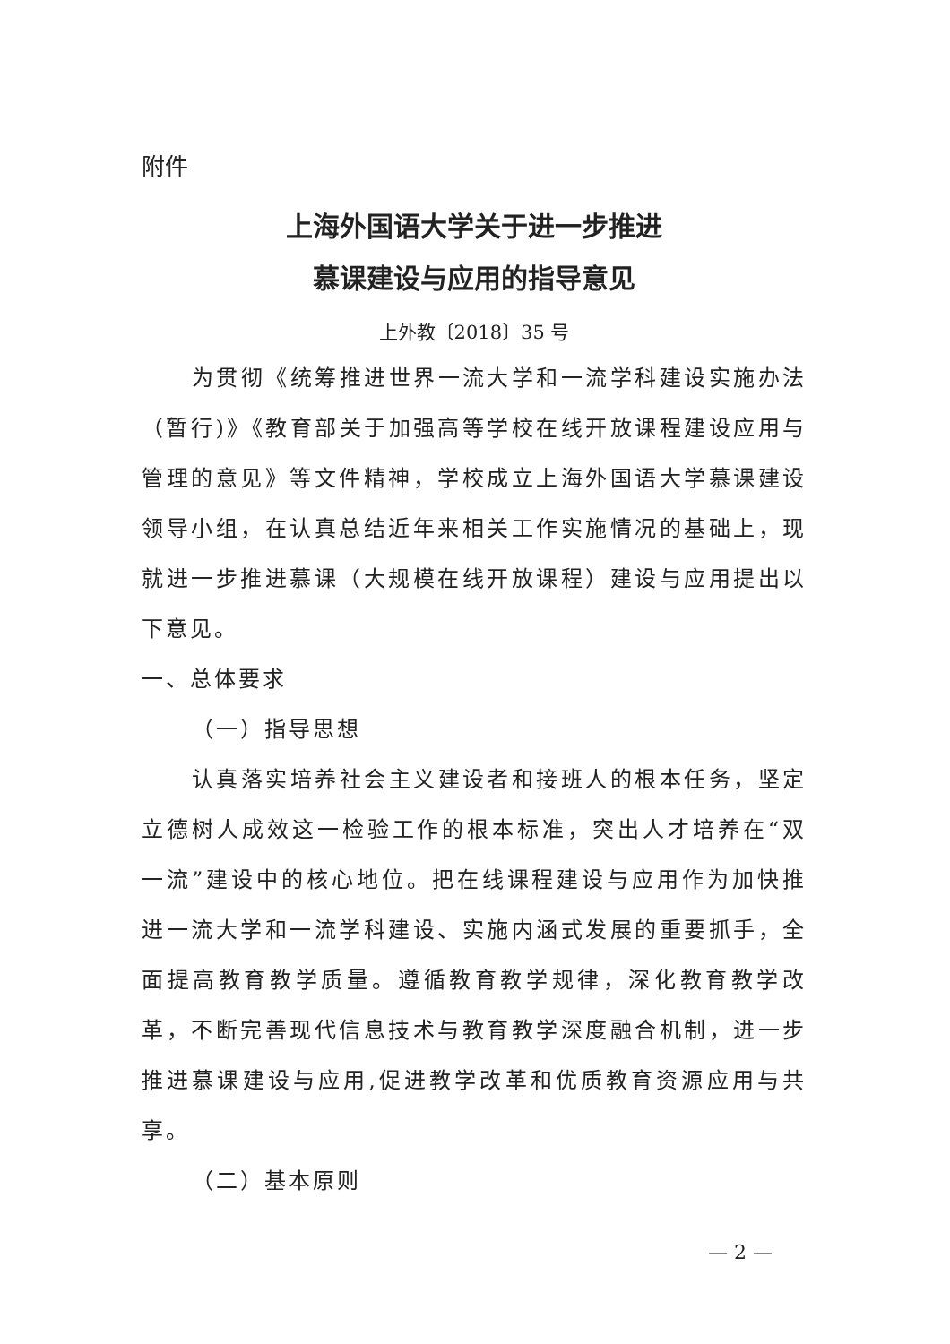附件
上海外国语大学关于进一步推进
慕课建设与应用的指导意见
上外教〔2018〕35 号
为贯彻《统筹推进世界一流大学和一流学科建设实施办法（暂行)》《教育部关于加强高等学校在线开放课程建设应用与管理的意见》等文件精神，学校成立上海外国语大学慕课建设领导小组，在认真总结近年来相关工作实施情况的基础上，现就进一步推进慕课（大规模在线开放课程）建设与应用提出以下意见。
一、总体要求
（一）指导思想
认真落实培养社会主义建设者和接班人的根本任务，坚定立德树人成效这一检验工作的根本标准，突出人才培养在“双一流”建设中的核心地位。把在线课程建设与应用作为加快推进一流大学和一流学科建设、实施内涵式发展的重要抓手，全面提高教育教学质量。遵循教育教学规律，深化教育教学改革，不断完善现代信息技术与教育教学深度融合机制，进一步推进慕课建设与应用,促进教学改革和优质教育资源应用与共享。
（二）基本原则
— 2 —